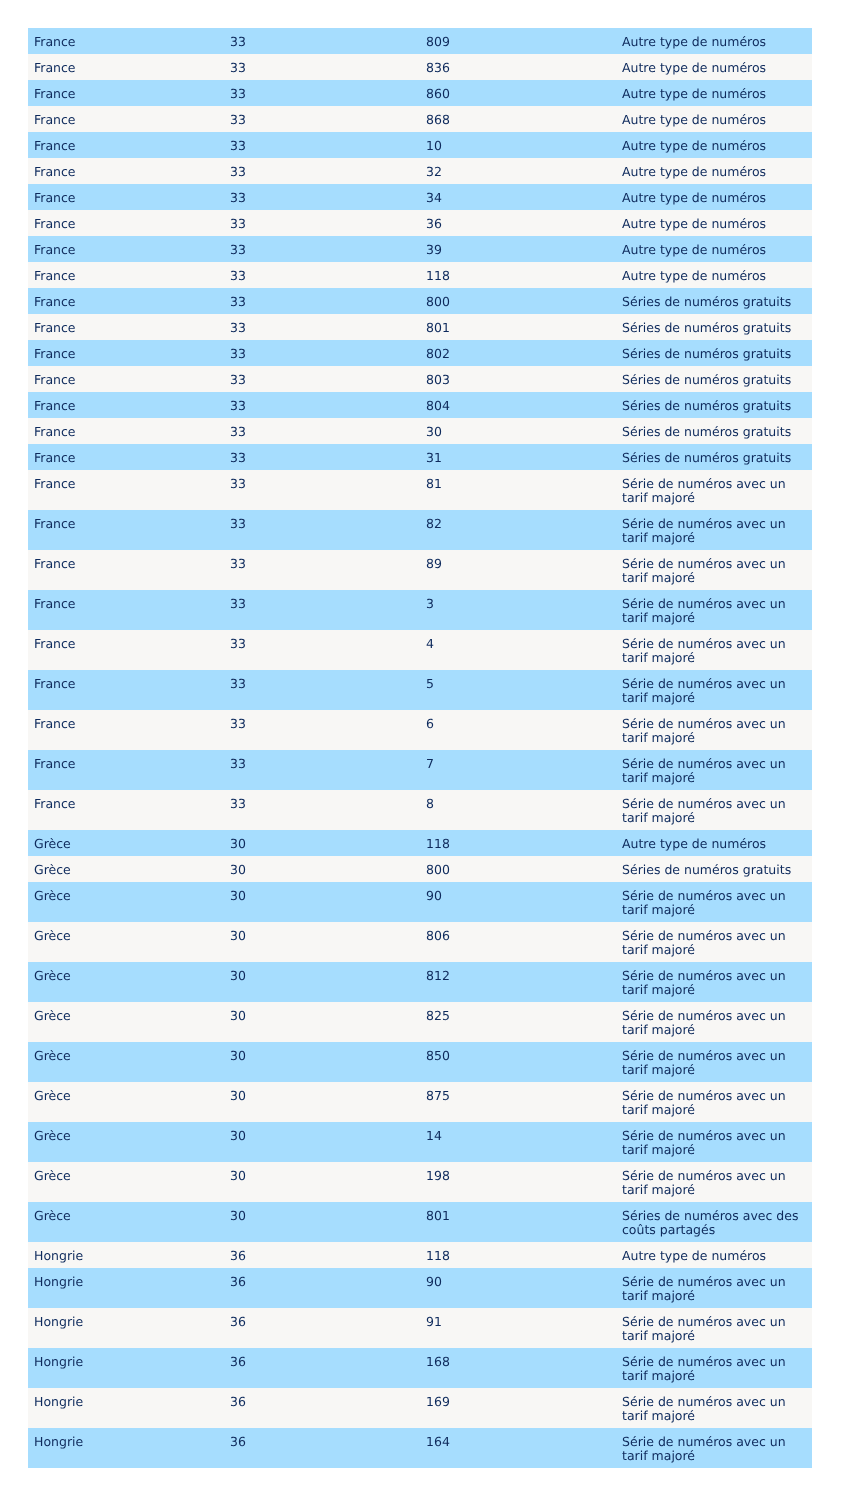| France | 33 | 809 | Autre type de numéros |
| France | 33 | 836 | Autre type de numéros |
| France | 33 | 860 | Autre type de numéros |
| France | 33 | 868 | Autre type de numéros |
| France | 33 | 10 | Autre type de numéros |
| France | 33 | 32 | Autre type de numéros |
| France | 33 | 34 | Autre type de numéros |
| France | 33 | 36 | Autre type de numéros |
| France | 33 | 39 | Autre type de numéros |
| France | 33 | 118 | Autre type de numéros |
| France | 33 | 800 | Séries de numéros gratuits |
| France | 33 | 801 | Séries de numéros gratuits |
| France | 33 | 802 | Séries de numéros gratuits |
| France | 33 | 803 | Séries de numéros gratuits |
| France | 33 | 804 | Séries de numéros gratuits |
| France | 33 | 30 | Séries de numéros gratuits |
| France | 33 | 31 | Séries de numéros gratuits |
| France | 33 | 81 | Série de numéros avec un tarif majoré |
| France | 33 | 82 | Série de numéros avec un tarif majoré |
| France | 33 | 89 | Série de numéros avec un tarif majoré |
| France | 33 | 3 | Série de numéros avec un tarif majoré |
| France | 33 | 4 | Série de numéros avec un tarif majoré |
| France | 33 | 5 | Série de numéros avec un tarif majoré |
| France | 33 | 6 | Série de numéros avec un tarif majoré |
| France | 33 | 7 | Série de numéros avec un tarif majoré |
| France | 33 | 8 | Série de numéros avec un tarif majoré |
| Grèce | 30 | 118 | Autre type de numéros |
| Grèce | 30 | 800 | Séries de numéros gratuits |
| Grèce | 30 | 90 | Série de numéros avec un tarif majoré |
| Grèce | 30 | 806 | Série de numéros avec un tarif majoré |
| Grèce | 30 | 812 | Série de numéros avec un tarif majoré |
| Grèce | 30 | 825 | Série de numéros avec un tarif majoré |
| Grèce | 30 | 850 | Série de numéros avec un tarif majoré |
| Grèce | 30 | 875 | Série de numéros avec un tarif majoré |
| Grèce | 30 | 14 | Série de numéros avec un tarif majoré |
| Grèce | 30 | 198 | Série de numéros avec un tarif majoré |
| Grèce | 30 | 801 | Séries de numéros avec des coûts partagés |
| Hongrie | 36 | 118 | Autre type de numéros |
| Hongrie | 36 | 90 | Série de numéros avec un tarif majoré |
| Hongrie | 36 | 91 | Série de numéros avec un tarif majoré |
| Hongrie | 36 | 168 | Série de numéros avec un tarif majoré |
| Hongrie | 36 | 169 | Série de numéros avec un tarif majoré |
| Hongrie | 36 | 164 | Série de numéros avec un tarif majoré |